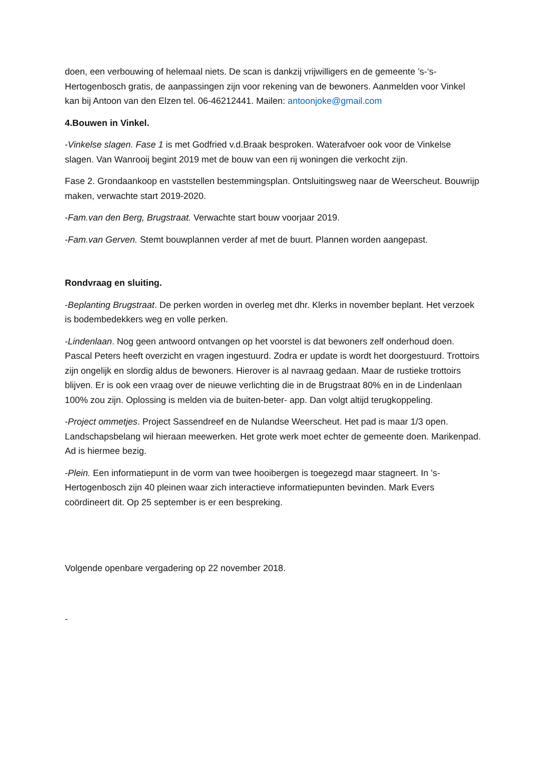doen, een verbouwing of helemaal niets. De scan is dankzij vrijwilligers en de gemeente ’s-‘s-Hertogenbosch gratis, de aanpassingen zijn voor rekening van de bewoners. Aanmelden voor Vinkel kan bij Antoon van den Elzen tel. 06-46212441. Mailen: antoonjoke@gmail.com
4.Bouwen in Vinkel.
-Vinkelse slagen. Fase 1 is met Godfried v.d.Braak besproken. Waterafvoer ook voor de Vinkelse slagen. Van Wanrooij begint 2019 met de bouw van een rij woningen die verkocht zijn.
Fase 2. Grondaankoop en vaststellen bestemmingsplan. Ontsluitingsweg naar de Weerscheut. Bouwrijp maken, verwachte start 2019-2020.
-Fam.van den Berg, Brugstraat. Verwachte start bouw voorjaar 2019.
-Fam.van Gerven. Stemt bouwplannen verder af met de buurt. Plannen worden aangepast.
Rondvraag en sluiting.
-Beplanting Brugstraat. De perken worden in overleg met dhr. Klerks in november beplant. Het verzoek is bodembedekkers weg en volle perken.
-Lindenlaan. Nog geen antwoord ontvangen op het voorstel is dat bewoners zelf onderhoud doen. Pascal Peters heeft overzicht en vragen ingestuurd. Zodra er update is wordt het doorgestuurd. Trottoirs zijn ongelijk en slordig aldus de bewoners. Hierover is al navraag gedaan. Maar de rustieke trottoirs blijven. Er is ook een vraag over de nieuwe verlichting die in de Brugstraat 80% en in de Lindenlaan 100% zou zijn. Oplossing is melden via de buiten-beter- app. Dan volgt altijd terugkoppeling.
-Project ommetjes. Project Sassendreef en de Nulandse Weerscheut. Het pad is maar 1/3 open. Landschapsbelang wil hieraan meewerken. Het grote werk moet echter de gemeente doen. Marikenpad. Ad is hiermee bezig.
-Plein. Een informatiepunt in de vorm van twee hooibergen is toegezegd maar stagneert. In ’s-Hertogenbosch zijn 40 pleinen waar zich interactieve informatiepunten bevinden. Mark Evers coördineert dit. Op 25 september is er een bespreking.
Volgende openbare vergadering op 22 november 2018.
-